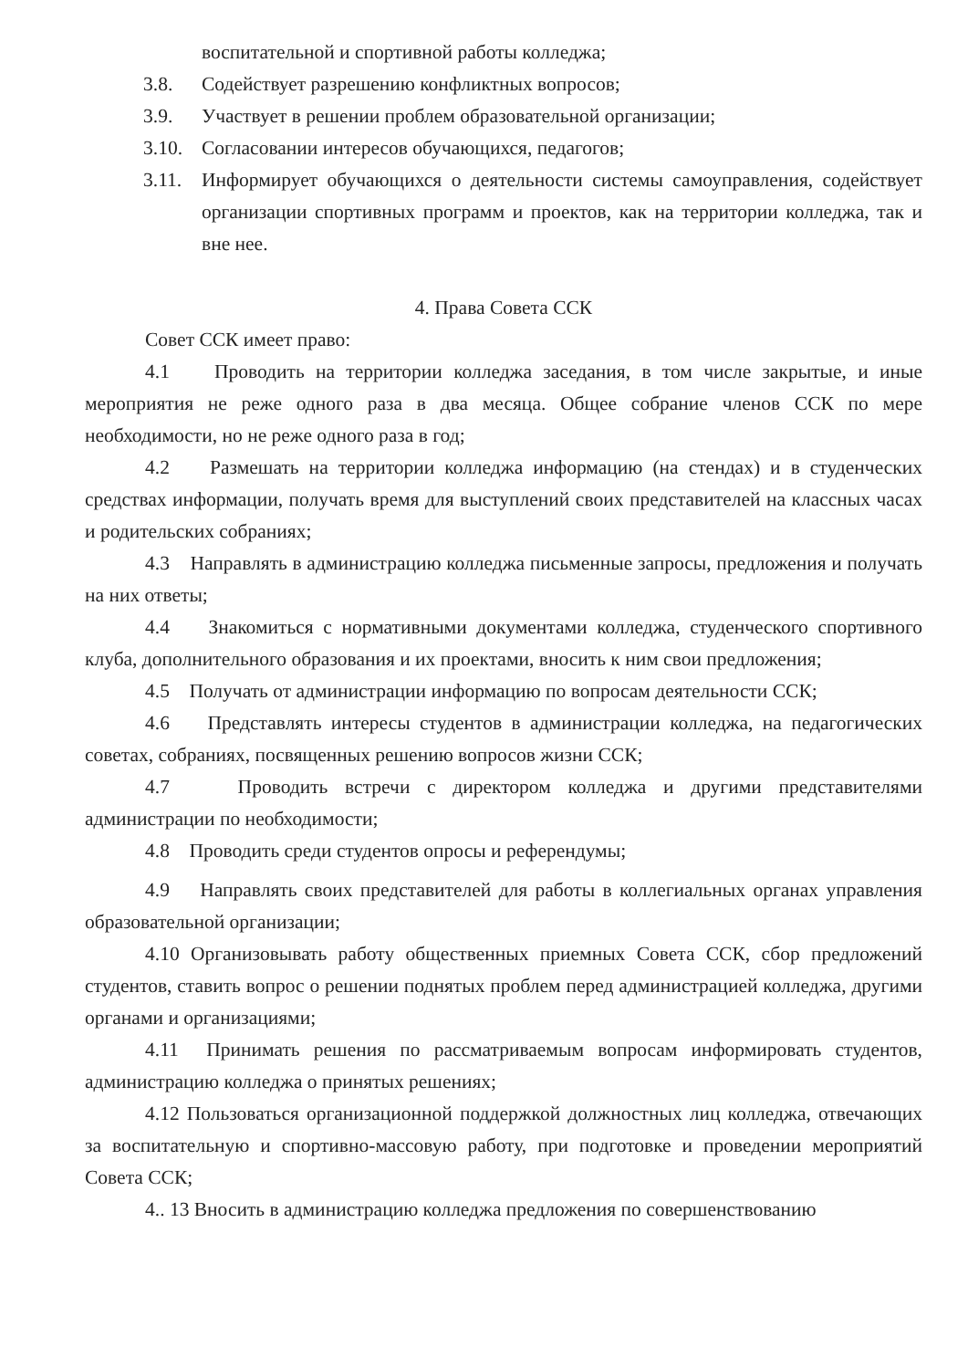воспитательной и спортивной работы колледжа;
3.8. Содействует разрешению конфликтных вопросов;
3.9. Участвует в решении проблем образовательной организации;
3.10. Согласовании интересов обучающихся, педагогов;
3.11. Информирует обучающихся о деятельности системы самоуправления, содействует организации спортивных программ и проектов, как на территории колледжа, так и вне нее.
4. Права Совета ССК
Совет ССК имеет право:
4.1 Проводить на территории колледжа заседания, в том числе закрытые, и иные мероприятия не реже одного раза в два месяца. Общее собрание членов ССК по мере необходимости, но не реже одного раза в год;
4.2 Размешать на территории колледжа информацию (на стендах) и в студенческих средствах информации, получать время для выступлений своих представителей на классных часах и родительских собраниях;
4.3 Направлять в администрацию колледжа письменные запросы, предложения и получать на них ответы;
4.4 Знакомиться с нормативными документами колледжа, студенческого спортивного клуба, дополнительного образования и их проектами, вносить к ним свои предложения;
4.5 Получать от администрации информацию по вопросам деятельности ССК;
4.6 Представлять интересы студентов в администрации колледжа, на педагогических советах, собраниях, посвященных решению вопросов жизни ССК;
4.7 Проводить встречи с директором колледжа и другими представителями администрации по необходимости;
4.8 Проводить среди студентов опросы и референдумы;
4.9 Направлять своих представителей для работы в коллегиальных органах управления образовательной организации;
4.10 Организовывать работу общественных приемных Совета ССК, сбор предложений студентов, ставить вопрос о решении поднятых проблем перед администрацией колледжа, другими органами и организациями;
4.11 Принимать решения по рассматриваемым вопросам информировать студентов, администрацию колледжа о принятых решениях;
4.12 Пользоваться организационной поддержкой должностных лиц колледжа, отвечающих за воспитательную и спортивно-массовую работу, при подготовке и проведении мероприятий Совета ССК;
4.. 13 Вносить в администрацию колледжа предложения по совершенствованию